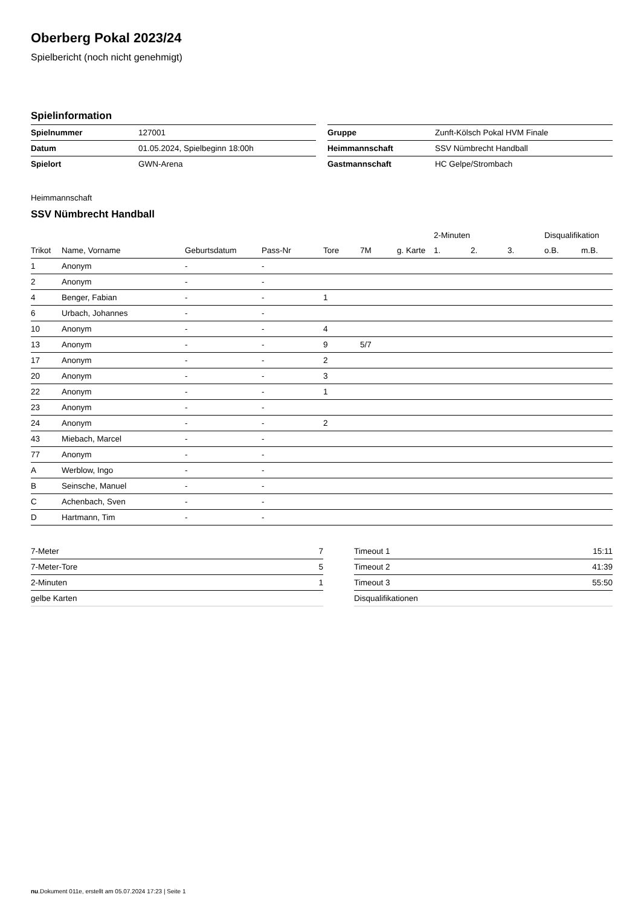Oberberg Pokal 2023/24
Spielbericht (noch nicht genehmigt)
Spielinformation
| Spielnummer | 127001 |
| Datum | 01.05.2024, Spielbeginn 18:00h |
| Spielort | GWN-Arena |
| Gruppe | Zunft-Kölsch Pokal HVM Finale |
| Heimmannschaft | SSV Nümbrecht Handball |
| Gastmannschaft | HC Gelpe/Strombach |
Heimmannschaft
SSV Nümbrecht Handball
| | | | | | | | 2-Minuten | | | Disqualifikation | |
| --- | --- | --- | --- | --- | --- | --- | --- | --- | --- | --- | --- |
| Trikot | Name, Vorname | Geburtsdatum | Pass-Nr | Tore | 7M | g. Karte | 1. | 2. | 3. | o.B. | m.B. |
| 1 | Anonym | - | - | | | | | | | | |
| 2 | Anonym | - | - | | | | | | | | |
| 4 | Benger, Fabian | - | - | 1 | | | | | | | |
| 6 | Urbach, Johannes | - | - | | | | | | | | |
| 10 | Anonym | - | - | 4 | | | | | | | |
| 13 | Anonym | - | - | 9 | 5/7 | | | | | | |
| 17 | Anonym | - | - | 2 | | | | | | | |
| 20 | Anonym | - | - | 3 | | | | | | | |
| 22 | Anonym | - | - | 1 | | | | | | | |
| 23 | Anonym | - | - | | | | | | | | |
| 24 | Anonym | - | - | 2 | | | | | | | |
| 43 | Miebach, Marcel | - | - | | | | | | | | |
| 77 | Anonym | - | - | | | | | | | | |
| A | Werblow, Ingo | - | - | | | | | | | | |
| B | Seinsche, Manuel | - | - | | | | | | | | |
| C | Achenbach, Sven | - | - | | | | | | | | |
| D | Hartmann, Tim | - | - | | | | | | | | |
| 7-Meter | 7 |
| 7-Meter-Tore | 5 |
| 2-Minuten | 1 |
| gelbe Karten | |
| Timeout 1 | 15:11 |
| Timeout 2 | 41:39 |
| Timeout 3 | 55:50 |
| Disqualifikationen | |
nu.Dokument 011e, erstellt am 05.07.2024 17:23 | Seite 1